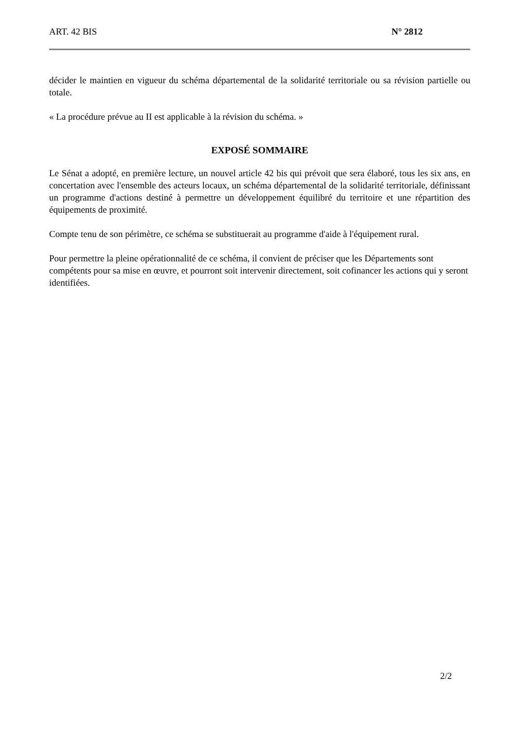ART. 42 BIS N° 2812
décider le maintien en vigueur du schéma départemental de la solidarité territoriale ou sa révision partielle ou totale.
« La procédure prévue au II est applicable à la révision du schéma. »
EXPOSÉ SOMMAIRE
Le Sénat a adopté, en première lecture, un nouvel article 42 bis qui prévoit que sera élaboré, tous les six ans, en concertation avec l'ensemble des acteurs locaux, un schéma départemental de la solidarité territoriale, définissant un programme d'actions destiné à permettre un développement équilibré du territoire et une répartition des équipements de proximité.
Compte tenu de son périmètre, ce schéma se substituerait au programme d'aide à l'équipement rural.
Pour permettre la pleine opérationnalité de ce schéma, il convient de préciser que les Départements sont compétents pour sa mise en œuvre, et pourront soit intervenir directement, soit cofinancer les actions qui y seront identifiées.
2/2